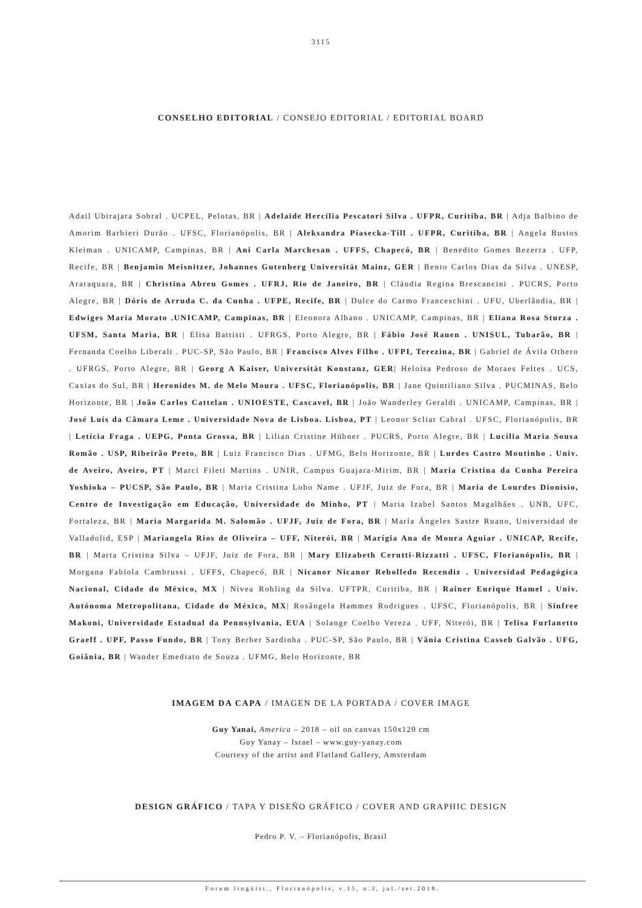3115
CONSELHO EDITORIAL / CONSEJO EDITORIAL / EDITORIAL BOARD
Adail Ubirajara Sobral . UCPEL, Pelotas, BR | Adelaide Hercília Pescatori Silva . UFPR, Curitiba, BR | Adja Balbino de Amorim Barbieri Durão . UFSC, Florianópolis, BR | Aleksandra Piasecka-Till . UFPR, Curitiba, BR | Angela Bustos Kleiman . UNICAMP, Campinas, BR | Ani Carla Marchesan . UFFS, Chapecó, BR | Benedito Gomes Bezerra . UFP, Recife, BR | Benjamin Meisnitzer, Johannes Gutenberg Universität Mainz, GER | Bento Carlos Dias da Silva . UNESP, Araraquara, BR | Christina Abreu Gomes . UFRJ, Rio de Janeiro, BR | Cláudia Regina Brescancini . PUCRS, Porto Alegre, BR | Dóris de Arruda C. da Cunha . UFPE, Recife, BR | Dulce do Carmo Franceschini . UFU, Uberlândia, BR | Edwiges Maria Morato .UNICAMP, Campinas, BR | Eleonora Albano . UNICAMP, Campinas, BR | Eliana Rosa Sturza . UFSM, Santa Maria, BR | Elisa Battisti . UFRGS, Porto Alegre, BR | Fábio José Rauen . UNISUL, Tubarão, BR | Fernanda Coelho Liberali . PUC-SP, São Paulo, BR | Francisco Alves Filho . UFPI, Terezina, BR | Gabriel de Ávila Othero . UFRGS, Porto Alegre, BR | Georg A Kaiser, Universität Konstanz, GER| Heloísa Pedroso de Moraes Feltes . UCS, Caxias do Sul, BR | Heronides M. de Melo Moura . UFSC, Florianópolis, BR | Jane Quintiliano Silva . PUCMINAS, Belo Horizonte, BR | João Carlos Cattelan . UNIOESTE, Cascavel, BR | João Wanderley Geraldi . UNICAMP, Campinas, BR | José Luís da Câmara Leme . Universidade Nova de Lisboa. Lisboa, PT | Leonor Scliar Cabral . UFSC, Florianópolis, BR | Letícia Fraga . UEPG, Ponta Grossa, BR | Lilian Cristine Hübner . PUCRS, Porto Alegre, BR | Lucília Maria Sousa Romão . USP, Ribeirão Preto, BR | Luiz Francisco Dias . UFMG, Belo Horizonte, BR | Lurdes Castro Moutinho . Univ. de Aveiro, Aveiro, PT | Marci Fileti Martins . UNIR, Campus Guajara-Mirim, BR | Maria Cristina da Cunha Pereira Yoshioka – PUCSP, São Paulo, BR | Maria Cristina Lobo Name . UFJF, Juiz de Fora, BR | Maria de Lourdes Dionísio, Centro de Investigação em Educação, Universidade do Minho, PT | Maria Izabel Santos Magalhães . UNB, UFC, Fortaleza, BR | Maria Margarida M. Salomão . UFJF, Juiz de Fora, BR | María Ángeles Sastre Ruano, Universidad de Valladolid, ESP | Mariangela Rios de Oliveira – UFF, Niterói, BR | Marígia Ana de Moura Aguiar . UNICAP, Recife, BR | Marta Cristina Silva – UFJF, Juiz de Fora, BR | Mary Elizabeth Cerutti-Rizzatti . UFSC, Florianópolis, BR | Morgana Fabíola Cambrussi . UFFS, Chapecó, BR | Nicanor Nicanor Rebolledo Recendiz . Universidad Pedagógica Nacional, Cidade do México, MX | Nívea Rohling da Silva. UFTPR, Curitiba, BR | Rainer Enrique Hamel . Univ. Autónoma Metropolitana, Cidade do México, MX| Rosângela Hammes Rodrigues . UFSC, Florianópolis, BR | Sinfree Makoni, Universidade Estadual da Pennsylvania, EUA | Solange Coelho Vereza . UFF, Niterói, BR | Telisa Furlanetto Graeff . UPF, Passo Fundo, BR | Tony Berber Sardinha . PUC-SP, São Paulo, BR | Vânia Cristina Casseb Galvão . UFG, Goiânia, BR | Wander Emediato de Souza . UFMG, Belo Horizonte, BR
IMAGEM DA CAPA / IMAGEN DE LA PORTADA / COVER IMAGE
Guy Yanai, America – 2018 – oil on canvas 150x120 cm
Guy Yanay – Israel – www.guy-yanay.com
Courtesy of the artist and Flatland Gallery, Amsterdam
DESIGN GRÁFICO / TAPA Y DISEÑO GRÁFICO / COVER AND GRAPHIC DESIGN
Pedro P. V. – Florianópolis, Brasil
Forum lingüíst., Florianópolis, v.15, n.3, jul./set.2018.